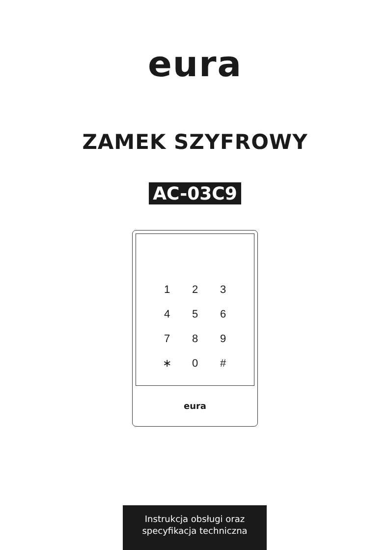eura
ZAMEK SZYFROWY
AC-03C9
| 1 | 2 | 3 |
| 4 | 5 | 6 |
| 7 | 8 | 9 |
| ∗ | 0 | # |
eura
Instrukcja obsługi oraz
specyfikacja techniczna